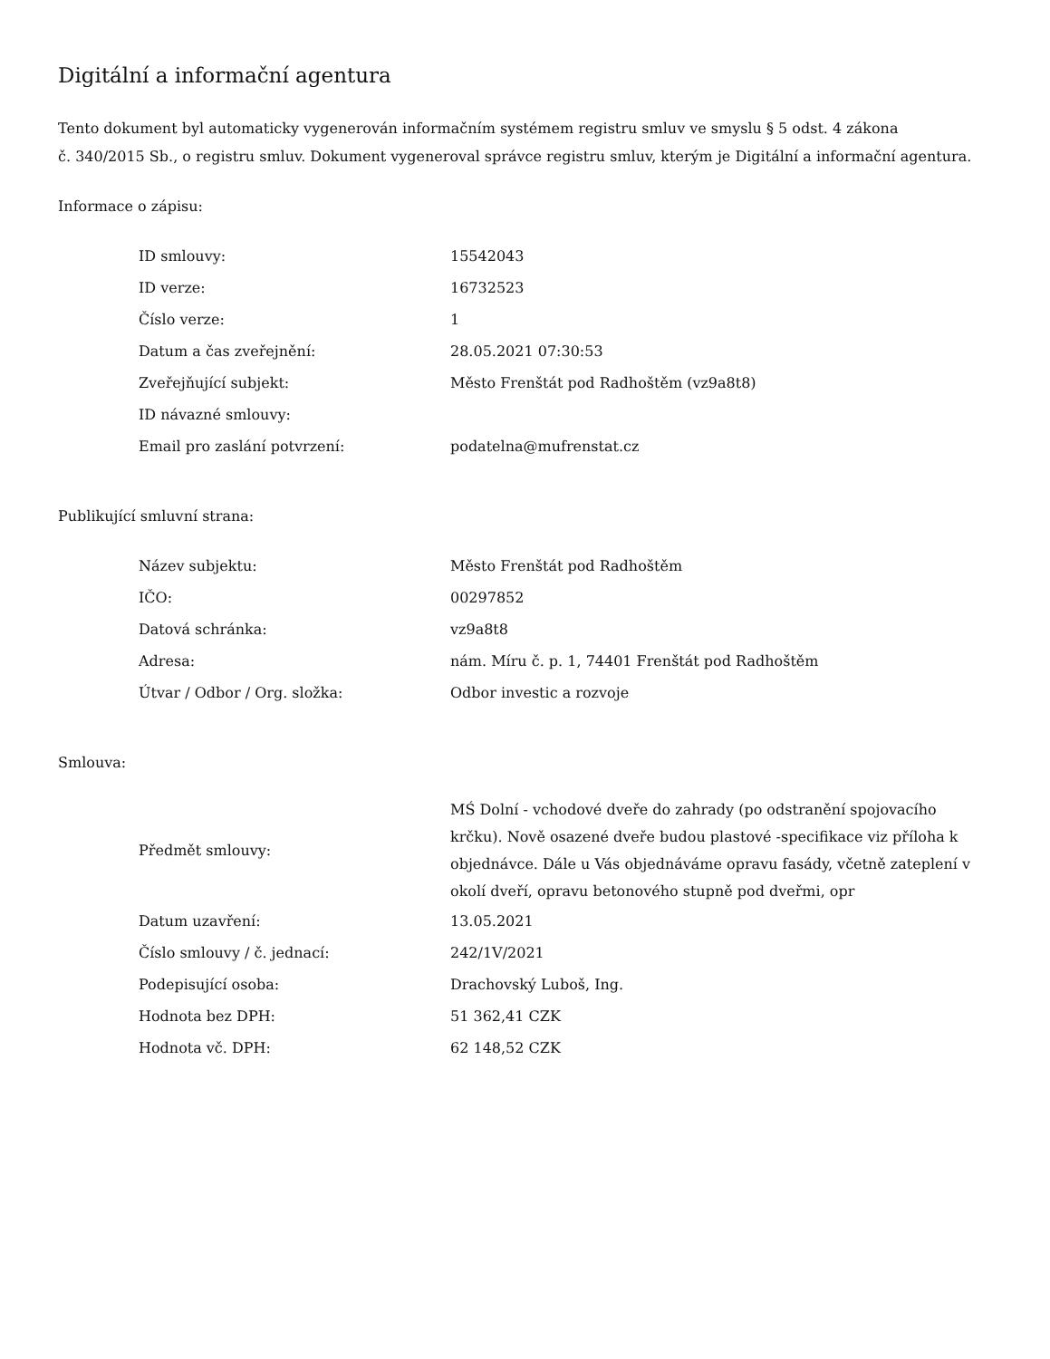Digitální a informační agentura
Tento dokument byl automaticky vygenerován informačním systémem registru smluv ve smyslu § 5 odst. 4 zákona
č. 340/2015 Sb., o registru smluv. Dokument vygeneroval správce registru smluv, kterým je Digitální a informační agentura.
Informace o zápisu:
| ID smlouvy: | 15542043 |
| ID verze: | 16732523 |
| Číslo verze: | 1 |
| Datum a čas zveřejnění: | 28.05.2021 07:30:53 |
| Zveřejňující subjekt: | Město Frenštát pod Radhoštěm (vz9a8t8) |
| ID návazné smlouvy: | |
| Email pro zaslání potvrzení: | podatelna@mufrenstat.cz |
Publikující smluvní strana:
| Název subjektu: | Město Frenštát pod Radhoštěm |
| IČO: | 00297852 |
| Datová schránka: | vz9a8t8 |
| Adresa: | nám. Míru č. p. 1, 74401 Frenštát pod Radhoštěm |
| Útvar / Odbor / Org. složka: | Odbor investic a rozvoje |
Smlouva:
| Předmět smlouvy: | MŚ Dolní - vchodové dveře do zahrady (po odstranění spojovacího krčku). Nově osazené dveře budou plastové -specifikace viz příloha k objednávce. Dále u Vás objednáváme opravu fasády, včetně zateplení v okolí dveří, opravu betonového stupně pod dveřmi, opr |
| Datum uzavření: | 13.05.2021 |
| Číslo smlouvy / č. jednací: | 242/1V/2021 |
| Podepisující osoba: | Drachovský Luboš, Ing. |
| Hodnota bez DPH: | 51 362,41 CZK |
| Hodnota vč. DPH: | 62 148,52 CZK |